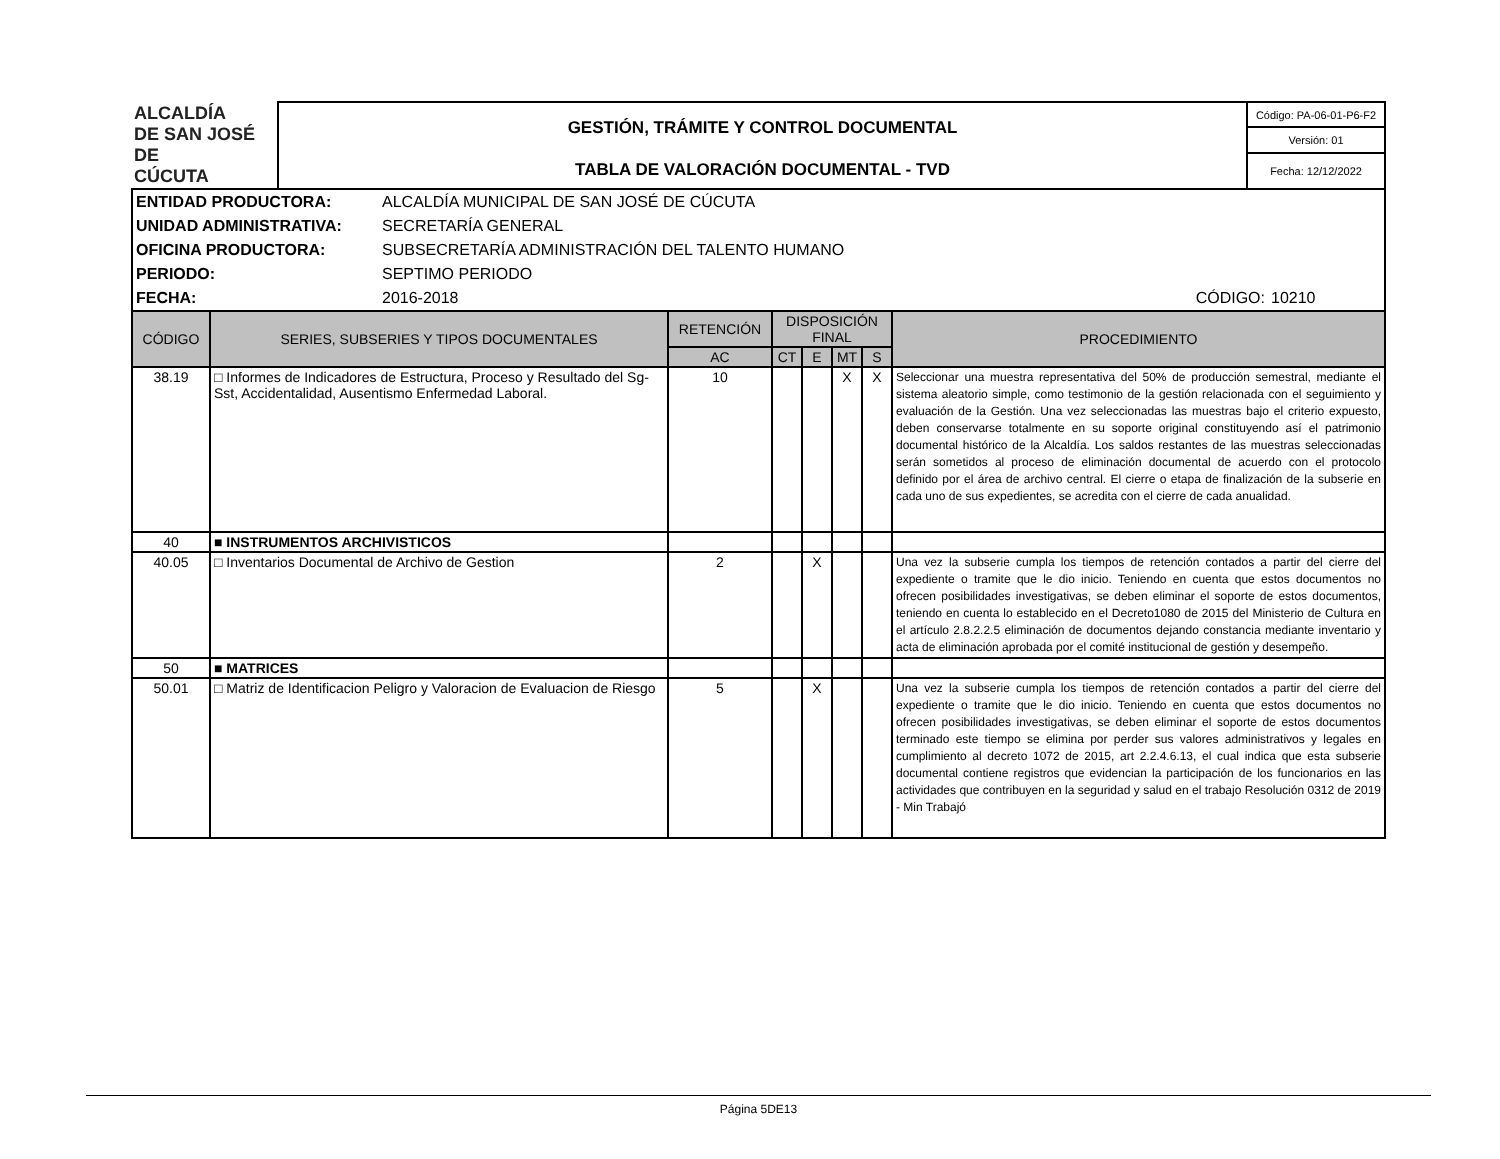| ALCALDÍA DE SAN JOSÉ DE CÚCUTA | GESTIÓN, TRÁMITE Y CONTROL DOCUMENTAL | Código: PA-06-01-P6-F2 |
| | | Versión: 01 |
| | TABLA DE VALORACIÓN DOCUMENTAL - TVD | Fecha: 12/12/2022 |
| ENTIDAD PRODUCTORA: | ALCALDÍA MUNICIPAL DE SAN JOSÉ DE CÚCUTA | | |
| UNIDAD ADMINISTRATIVA: | SECRETARÍA GENERAL | | |
| OFICINA PRODUCTORA: | SUBSECRETARÍA ADMINISTRACIÓN DEL TALENTO HUMANO | | |
| PERIODO: | SEPTIMO PERIODO | | |
| FECHA: | 2016-2018 | CÓDIGO: | 10210 |
| CÓDIGO | SERIES, SUBSERIES Y TIPOS DOCUMENTALES | RETENCIÓN | DISPOSICIÓN FINAL | | | | PROCEDIMIENTO |
| --- | --- | --- | --- | --- | --- | --- | --- |
| | | AC | CT | E | MT | S | |
| 38.19 | □ Informes de Indicadores de Estructura, Proceso y Resultado del Sg-Sst, Accidentalidad, Ausentismo Enfermedad Laboral. | 10 | | | X | X | Seleccionar una muestra representativa del 50% de producción semestral, mediante el sistema aleatorio simple, como testimonio de la gestión relacionada con el seguimiento y evaluación de la Gestión. Una vez seleccionadas las muestras bajo el criterio expuesto, deben conservarse totalmente en su soporte original constituyendo así el patrimonio documental histórico de la Alcaldía. Los saldos restantes de las muestras seleccionadas serán sometidos al proceso de eliminación documental de acuerdo con el protocolo definido por el área de archivo central. El cierre o etapa de finalización de la subserie en cada uno de sus expedientes, se acredita con el cierre de cada anualidad. |
| 40 | ■ INSTRUMENTOS ARCHIVISTICOS | | | | | | |
| 40.05 | □ Inventarios Documental de Archivo de Gestion | 2 | | X | | | Una vez la subserie cumpla los tiempos de retención contados a partir del cierre del expediente o tramite que le dio inicio. Teniendo en cuenta que estos documentos no ofrecen posibilidades investigativas, se deben eliminar el soporte de estos documentos, teniendo en cuenta lo establecido en el Decreto1080 de 2015 del Ministerio de Cultura en el artículo 2.8.2.2.5 eliminación de documentos dejando constancia mediante inventario y acta de eliminación aprobada por el comité institucional de gestión y desempeño. |
| 50 | ■ MATRICES | | | | | | |
| 50.01 | □ Matriz de Identificacion Peligro y Valoracion de Evaluacion de Riesgo | 5 | | X | | | Una vez la subserie cumpla los tiempos de retención contados a partir del cierre del expediente o tramite que le dio inicio. Teniendo en cuenta que estos documentos no ofrecen posibilidades investigativas, se deben eliminar el soporte de estos documentos terminado este tiempo se elimina por perder sus valores administrativos y legales en cumplimiento al decreto 1072 de 2015, art 2.2.4.6.13, el cual indica que esta subserie documental contiene registros que evidencian la participación de los funcionarios en las actividades que contribuyen en la seguridad y salud en el trabajo Resolución 0312 de 2019 - Min Trabajó |
Página 5DE13